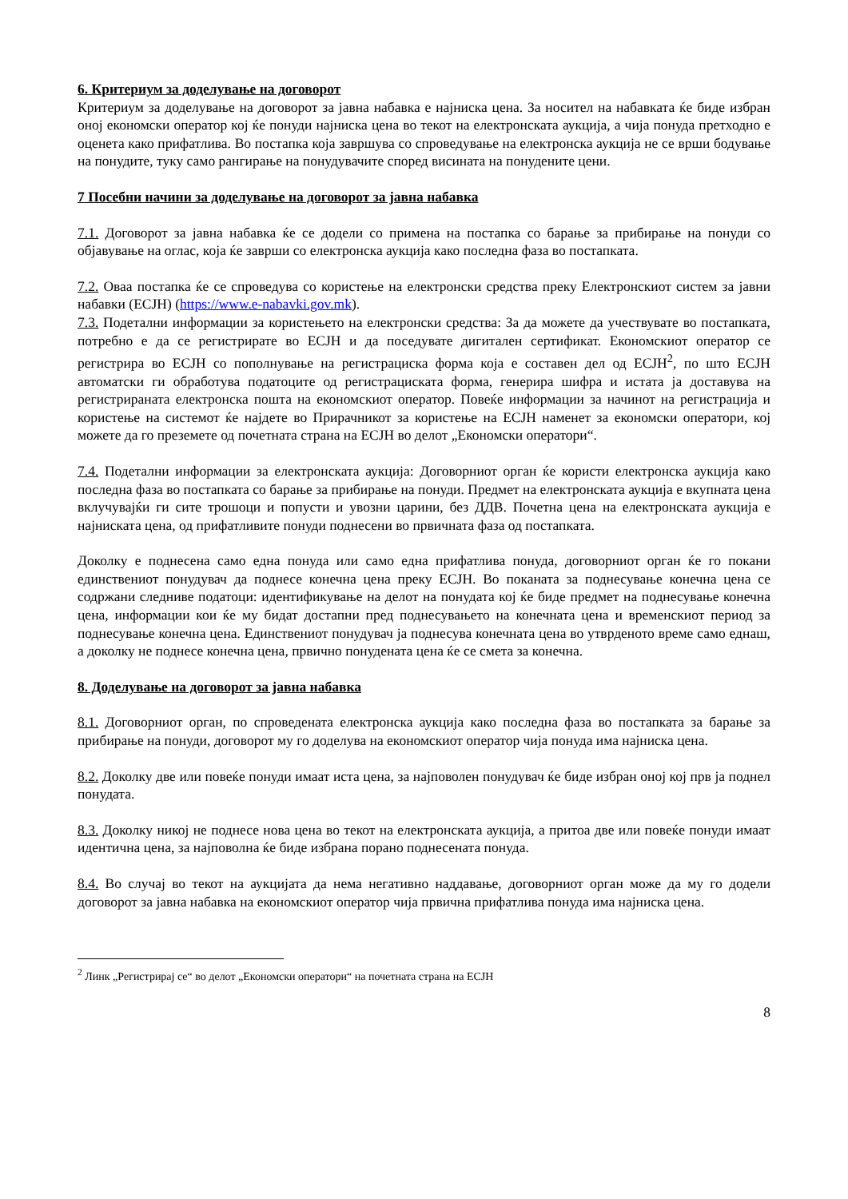6. Критериум за доделување на договорот
Критериум за доделување на договорот за јавна набавка е најниска цена. За носител на набавката ќе биде избран оној економски оператор кој ќе понуди најниска цена во текот на електронската аукција, а чија понуда претходно е оценета како прифатлива. Во постапка која завршува со спроведување на електронска аукција не се врши бодување на понудите, туку само рангирање на понудувачите според висината на понудените цени.
7 Посебни начини за доделување на договорот за јавна набавка
7.1. Договорот за јавна набавка ќе се додели со примена на постапка со барање за прибирање на понуди со објавување на оглас, која ќе заврши со електронска аукција како последна фаза во постапката.
7.2. Оваа постапка ќе се спроведува со користење на електронски средства преку Електронскиот систем за јавни набавки (ЕСЈН) (https://www.e-nabavki.gov.mk).
7.3. Подетални информации за користењето на електронски средства: За да можете да учествувате во постапката, потребно е да се регистрирате во ЕСЈН и да поседувате дигитален сертификат. Економскиот оператор се регистрира во ЕСЈН со пополнување на регистрациска форма која е составен дел од ЕСЈН<sup>2</sup>, по што ЕСЈН автоматски ги обработува податоците од регистрациската форма, генерира шифра и истата ја доставува на регистрираната електронска пошта на економскиот оператор. Повеќе информации за начинот на регистрација и користење на системот ќе најдете во Прирачникот за користење на ЕСЈН наменет за економски оператори, кој можете да го преземете од почетната страна на ЕСЈН во делот „Економски оператори“.
7.4. Подетални информации за електронската аукција: Договорниот орган ќе користи електронска аукција како последна фаза во постапката со барање за прибирање на понуди. Предмет на електронската аукција е вкупната цена вклучувајќи ги сите трошоци и попусти и увозни царини, без ДДВ. Почетна цена на електронската аукција е најниската цена, од прифатливите понуди поднесени во првичната фаза од постапката.
Доколку е поднесена само една понуда или само една прифатлива понуда, договорниот орган ќе го покани единствениот понудувач да поднесе конечна цена преку ЕСЈН. Во поканата за поднесување конечна цена се содржани следниве податоци: идентификување на делот на понудата кој ќе биде предмет на поднесување конечна цена, информации кои ќе му бидат достапни пред поднесувањето на конечната цена и временскиот период за поднесување конечна цена. Единствениот понудувач ја поднесува конечната цена во утврденото време само еднаш, а доколку не поднесе конечна цена, првично понудената цена ќе се смета за конечна.
8. Доделување на договорот за јавна набавка
8.1. Договорниот орган, по спроведената електронска аукција како последна фаза во постапката за барање за прибирање на понуди, договорот му го доделува на економскиот оператор чија понуда има најниска цена.
8.2. Доколку две или повеќе понуди имаат иста цена, за најповолен понудувач ќе биде избран оној кој прв ја поднел понудата.
8.3. Доколку никој не поднесе нова цена во текот на електронската аукција, а притоа две или повеќе понуди имаат идентична цена, за најповолна ќе биде избрана порано поднесената понуда.
8.4. Во случај во текот на аукцијата да нема негативно наддавање, договорниот орган може да му го додели договорот за јавна набавка на економскиот оператор чија првична прифатлива понуда има најниска цена.
<sup>2</sup> Линк „Регистрирај се“ во делот „Економски оператори“ на почетната страна на ЕСЈН
8